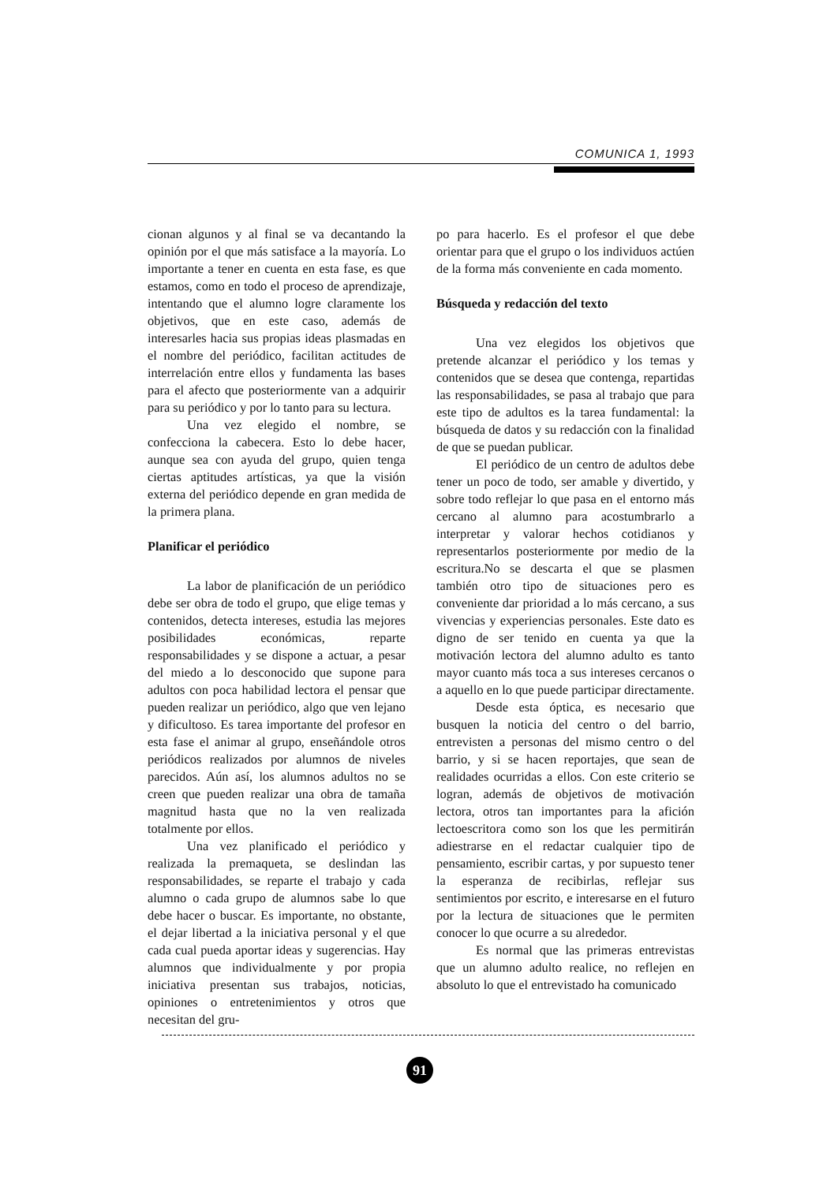COMUNICA 1, 1993
cionan algunos y al final se va decantando la opinión por el que más satisface a la mayoría. Lo importante a tener en cuenta en esta fase, es que estamos, como en todo el proceso de aprendizaje, intentando que el alumno logre claramente los objetivos, que en este caso, además de interesarles hacia sus propias ideas plasmadas en el nombre del periódico, facilitan actitudes de interrelación entre ellos y fundamenta las bases para el afecto que posteriormente van a adquirir para su periódico y por lo tanto para su lectura.
Una vez elegido el nombre, se confecciona la cabecera. Esto lo debe hacer, aunque sea con ayuda del grupo, quien tenga ciertas aptitudes artísticas, ya que la visión externa del periódico depende en gran medida de la primera plana.
Planificar el periódico
La labor de planificación de un periódico debe ser obra de todo el grupo, que elige temas y contenidos, detecta intereses, estudia las mejores posibilidades económicas, reparte responsabilidades y se dispone a actuar, a pesar del miedo a lo desconocido que supone para adultos con poca habilidad lectora el pensar que pueden realizar un periódico, algo que ven lejano y dificultoso. Es tarea importante del profesor en esta fase el animar al grupo, enseñándole otros periódicos realizados por alumnos de niveles parecidos. Aún así, los alumnos adultos no se creen que pueden realizar una obra de tamaña magnitud hasta que no la ven realizada totalmente por ellos.
Una vez planificado el periódico y realizada la premaqueta, se deslindan las responsabilidades, se reparte el trabajo y cada alumno o cada grupo de alumnos sabe lo que debe hacer o buscar. Es importante, no obstante, el dejar libertad a la iniciativa personal y el que cada cual pueda aportar ideas y sugerencias. Hay alumnos que individualmente y por propia iniciativa presentan sus trabajos, noticias, opiniones o entretenimientos y otros que necesitan del gru-
po para hacerlo. Es el profesor el que debe orientar para que el grupo o los individuos actúen de la forma más conveniente en cada momento.
Búsqueda y redacción del texto
Una vez elegidos los objetivos que pretende alcanzar el periódico y los temas y contenidos que se desea que contenga, repartidas las responsabilidades, se pasa al trabajo que para este tipo de adultos es la tarea fundamental: la búsqueda de datos y su redacción con la finalidad de que se puedan publicar.
El periódico de un centro de adultos debe tener un poco de todo, ser amable y divertido, y sobre todo reflejar lo que pasa en el entorno más cercano al alumno para acostumbrarlo a interpretar y valorar hechos cotidianos y representarlos posteriormente por medio de la escritura.No se descarta el que se plasmen también otro tipo de situaciones pero es conveniente dar prioridad a lo más cercano, a sus vivencias y experiencias personales. Este dato es digno de ser tenido en cuenta ya que la motivación lectora del alumno adulto es tanto mayor cuanto más toca a sus intereses cercanos o a aquello en lo que puede participar directamente.
Desde esta óptica, es necesario que busquen la noticia del centro o del barrio, entrevisten a personas del mismo centro o del barrio, y si se hacen reportajes, que sean de realidades ocurridas a ellos. Con este criterio se logran, además de objetivos de motivación lectora, otros tan importantes para la afición lectoescritora como son los que les permitirán adiestrarse en el redactar cualquier tipo de pensamiento, escribir cartas, y por supuesto tener la esperanza de recibirlas, reflejar sus sentimientos por escrito, e interesarse en el futuro por la lectura de situaciones que le permiten conocer lo que ocurre a su alrededor.
Es normal que las primeras entrevistas que un alumno adulto realice, no reflejen en absoluto lo que el entrevistado ha comunicado
91